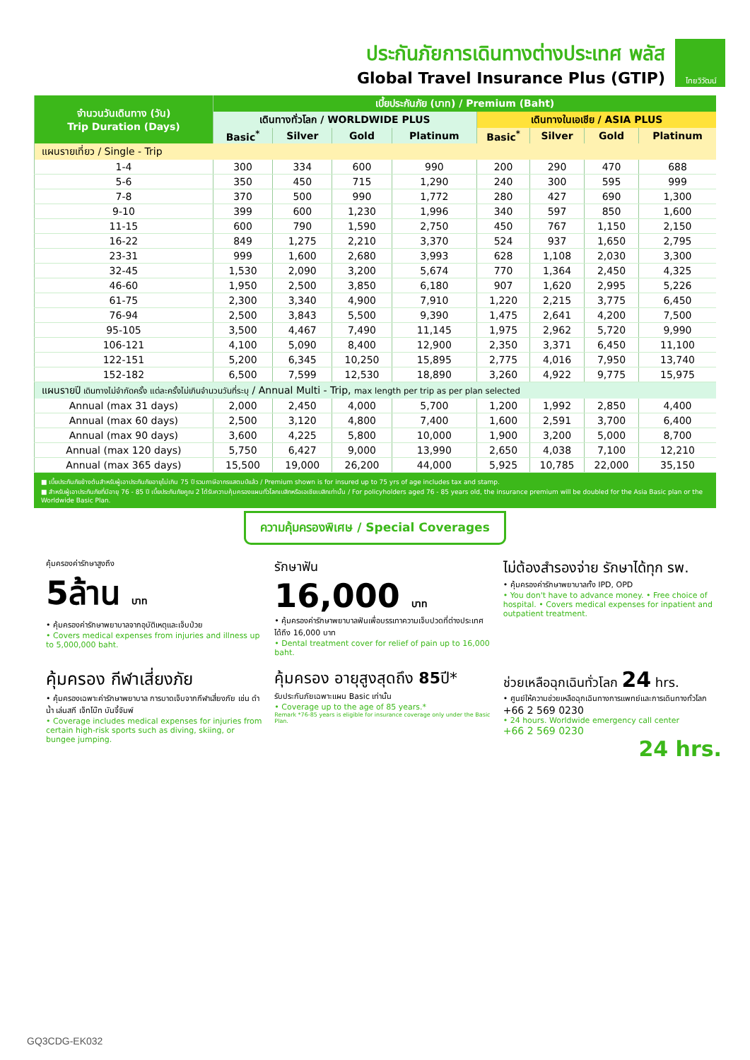ประกันภัยการเดินทางต่างประเทศ พลัส
Global Travel Insurance Plus (GTIP)
ไทยวิวัฒน์
| จำนวนวันเดินทาง (วัน) Trip Duration (Days) | เบี้ยประกันภัย (บาท) / Premium (Baht) | | | | | | | |
| --- | --- | --- | --- | --- | --- | --- | --- | --- |
| | เดินทางทั่วโลก / WORLDWIDE PLUS | | | | เดินทางในเอเชีย / ASIA PLUS | | | |
| | Basic<sup>*</sup> | Silver | Gold | Platinum | Basic<sup>*</sup> | Silver | Gold | Platinum |
| แผนรายเที่ยว / Single - Trip | | | | | | | | |
| 1-4 | 300 | 334 | 600 | 990 | 200 | 290 | 470 | 688 |
| 5-6 | 350 | 450 | 715 | 1,290 | 240 | 300 | 595 | 999 |
| 7-8 | 370 | 500 | 990 | 1,772 | 280 | 427 | 690 | 1,300 |
| 9-10 | 399 | 600 | 1,230 | 1,996 | 340 | 597 | 850 | 1,600 |
| 11-15 | 600 | 790 | 1,590 | 2,750 | 450 | 767 | 1,150 | 2,150 |
| 16-22 | 849 | 1,275 | 2,210 | 3,370 | 524 | 937 | 1,650 | 2,795 |
| 23-31 | 999 | 1,600 | 2,680 | 3,993 | 628 | 1,108 | 2,030 | 3,300 |
| 32-45 | 1,530 | 2,090 | 3,200 | 5,674 | 770 | 1,364 | 2,450 | 4,325 |
| 46-60 | 1,950 | 2,500 | 3,850 | 6,180 | 907 | 1,620 | 2,995 | 5,226 |
| 61-75 | 2,300 | 3,340 | 4,900 | 7,910 | 1,220 | 2,215 | 3,775 | 6,450 |
| 76-94 | 2,500 | 3,843 | 5,500 | 9,390 | 1,475 | 2,641 | 4,200 | 7,500 |
| 95-105 | 3,500 | 4,467 | 7,490 | 11,145 | 1,975 | 2,962 | 5,720 | 9,990 |
| 106-121 | 4,100 | 5,090 | 8,400 | 12,900 | 2,350 | 3,371 | 6,450 | 11,100 |
| 122-151 | 5,200 | 6,345 | 10,250 | 15,895 | 2,775 | 4,016 | 7,950 | 13,740 |
| 152-182 | 6,500 | 7,599 | 12,530 | 18,890 | 3,260 | 4,922 | 9,775 | 15,975 |
| แผนรายปี เดินทางไม่จำกัดครั้ง แต่ละครั้งไม่เกินจำนวนวันที่ระบุ / Annual Multi - Trip, max length per trip as per plan selected | | | | | | | | |
| Annual (max 31 days) | 2,000 | 2,450 | 4,000 | 5,700 | 1,200 | 1,992 | 2,850 | 4,400 |
| Annual (max 60 days) | 2,500 | 3,120 | 4,800 | 7,400 | 1,600 | 2,591 | 3,700 | 6,400 |
| Annual (max 90 days) | 3,600 | 4,225 | 5,800 | 10,000 | 1,900 | 3,200 | 5,000 | 8,700 |
| Annual (max 120 days) | 5,750 | 6,427 | 9,000 | 13,990 | 2,650 | 4,038 | 7,100 | 12,210 |
| Annual (max 365 days) | 15,500 | 19,000 | 26,200 | 44,000 | 5,925 | 10,785 | 22,000 | 35,150 |
■ เบี้ยประกันภัยข้างต้นสำหรับผู้เอาประกันภัยอายุไม่เกิน 75 ปี รวมภาษีอากรแสตมป์แล้ว / Premium shown is for insured up to 75 yrs of age includes tax and stamp.
■ สำหรับผู้เอาประกันภัยที่มีอายุ 76 - 85 ปี เบี้ยประกันภัยคูณ 2 ได้รับความคุ้มครองแผนทั่วโลกเบสิกหรือเอเชียเบสิกเท่านั้น / For policyholders aged 76 - 85 years old, the insurance premium will be doubled for the Asia Basic plan or the Worldwide Basic Plan.
ความคุ้มครองพิเศษ / Special Coverages
คุ้มครองค่ารักษาสูงถึง
5ล้าน บาท
• คุ้มครองค่ารักษาพยาบาลจากอุบัติเหตุและเจ็บป่วย
• Covers medical expenses from injuries and illness up to 5,000,000 baht.
รักษาฟัน
16,000 บาท
• คุ้มครองค่ารักษาพยาบาลฟันเพื่อบรรเทาความเจ็บปวดที่ต่างประเทศ ได้ถึง 16,000 บาท
• Dental treatment cover for relief of pain up to 16,000 baht.
ไม่ต้องสำรองจ่าย รักษาได้ทุก รพ.
• คุ้มครองค่ารักษาพยาบาลทั้ง IPD, OPD
• You don't have to advance money. • Free choice of hospital. • Covers medical expenses for inpatient and outpatient treatment.
คุ้มครอง กีฬาเสี่ยงภัย
• คุ้มครองเฉพาะค่ารักษาพยาบาล การบาดเจ็บจากกีฬาเสี่ยงภัย เช่น ดำน้ำ เล่นสกี เจ็ทโบ๊ท บันจี้จัมพ์
• Coverage includes medical expenses for injuries from certain high-risk sports such as diving, skiing, or bungee jumping.
คุ้มครอง อายุสูงสุดถึง 85ปี*
รับประกันภัยเฉพาะแผน Basic เท่านั้น
• Coverage up to the age of 85 years.*
Remark *76-85 years is eligible for insurance coverage only under the Basic Plan.
ช่วยเหลือฉุกเฉินทั่วโลก 24 hrs.
• ศูนย์ให้ความช่วยเหลือฉุกเฉินทางการแพทย์และการเดินทางทั่วโลก
+66 2 569 0230
• 24 hours. Worldwide emergency call center
+66 2 569 0230
24 hrs.
GQ3CDG-EK032